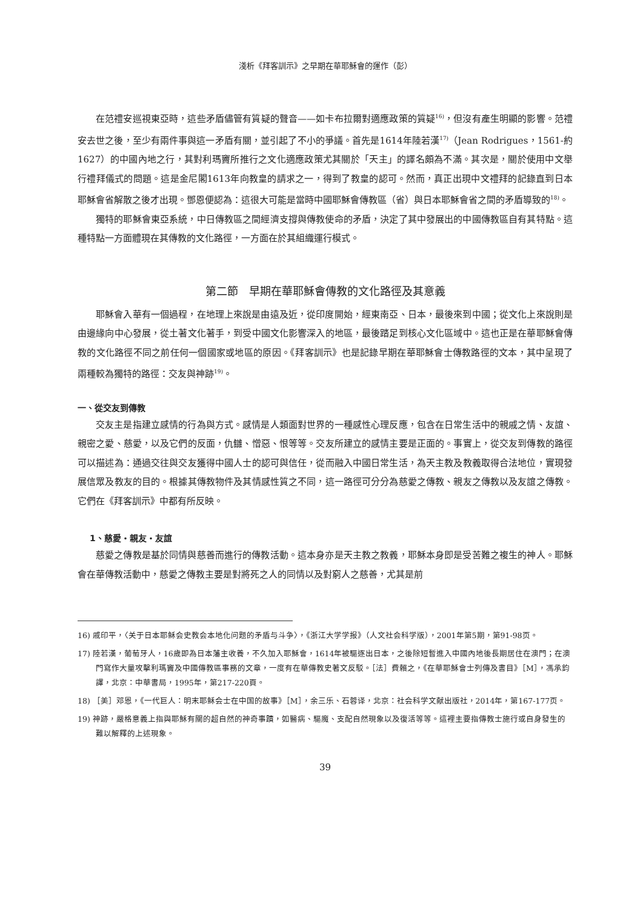淺析《拜客訓示》之早期在華耶穌會的運作（彭）
在范禮安巡視東亞時，這些矛盾儘管有質疑的聲音——如卡布拉爾對適應政策的質疑<sup>16)</sup>，但沒有產生明顯的影響。范禮安去世之後，至少有兩件事與這一矛盾有關，並引起了不小的爭議。首先是1614年陸若漢<sup>17)</sup>（Jean Rodrigues，1561-約1627）的中國內地之行，其對利瑪竇所推行之文化適應政策尤其關於「天主」的譯名頗為不滿。其次是，關於使用中文舉行禮拜儀式的問題。這是金尼閣1613年向教皇的請求之一，得到了教皇的認可。然而，真正出現中文禮拜的記錄直到日本耶穌會省解散之後才出現。鄧恩便認為：這很大可能是當時中國耶穌會傳教區（省）與日本耶穌會省之間的矛盾導致的<sup>18)</sup>。
獨特的耶穌會東亞系統，中日傳教區之間經濟支撐與傳教使命的矛盾，決定了其中發展出的中國傳教區自有其特點。這種特點一方面體現在其傳教的文化路徑，一方面在於其組織運行模式。
第二節　早期在華耶穌會傳教的文化路徑及其意義
耶穌會入華有一個過程，在地理上來說是由遠及近，從印度開始，經東南亞、日本，最後來到中國；從文化上來說則是由邊緣向中心發展，從土著文化著手，到受中國文化影響深入的地區，最後踏足到核心文化區域中。這也正是在華耶穌會傳教的文化路徑不同之前任何一個國家或地區的原因。《拜客訓示》也是記錄早期在華耶穌會士傳教路徑的文本，其中呈現了兩種較為獨特的路徑：交友與神跡<sup>19)</sup>。
一、從交友到傳教
交友主是指建立感情的行為與方式。感情是人類面對世界的一種感性心理反應，包含在日常生活中的親戚之情、友誼、親密之愛、慈愛，以及它們的反面，仇讎、憎惡、恨等等。交友所建立的感情主要是正面的。事實上，從交友到傳教的路徑可以描述為：通過交往與交友獲得中國人士的認可與信任，從而融入中國日常生活，為天主教及教義取得合法地位，實現發展信眾及教友的目的。根據其傳教物件及其情感性質之不同，這一路徑可分分為慈愛之傳教、親友之傳教以及友誼之傳教。它們在《拜客訓示》中都有所反映。
1、慈愛・親友・友誼
慈愛之傳教是基於同情與慈善而進行的傳教活動。這本身亦是天主教之教義，耶穌本身即是受苦難之複生的神人。耶穌會在華傳教活動中，慈愛之傳教主要是對將死之人的同情以及對窮人之慈善，尤其是前
16) 戚印平，〈关于日本耶稣会史教会本地化问题的矛盾与斗争〉，《浙江大学学报》（人文社会科学版），2001年第5期，第91-98页。
17) 陸若漢，葡萄牙人，16歲即為日本藩主收養，不久加入耶穌會，1614年被驅逐出日本，之後除短暫進入中國內地後長期居住在澳門；在澳門寫作大量攻擊利瑪竇及中國傳教區事務的文章，一度有在華傳教史著文反駁。［法］費賴之，《在華耶穌會士列傳及書目》［M］，馮承鈞譯，北京：中華書局，1995年，第217-220頁。
18) ［美］邓恩，《一代巨人：明末耶稣会士在中国的故事》［M］，余三乐、石蓉译，北京：社会科学文献出版社，2014年，第167-177页。
19) 神跡，嚴格意義上指與耶穌有關的超自然的神奇事蹟，如醫病、驅魔、支配自然現象以及復活等等。這裡主要指傳教士施行或自身發生的難以解釋的上述現象。
39